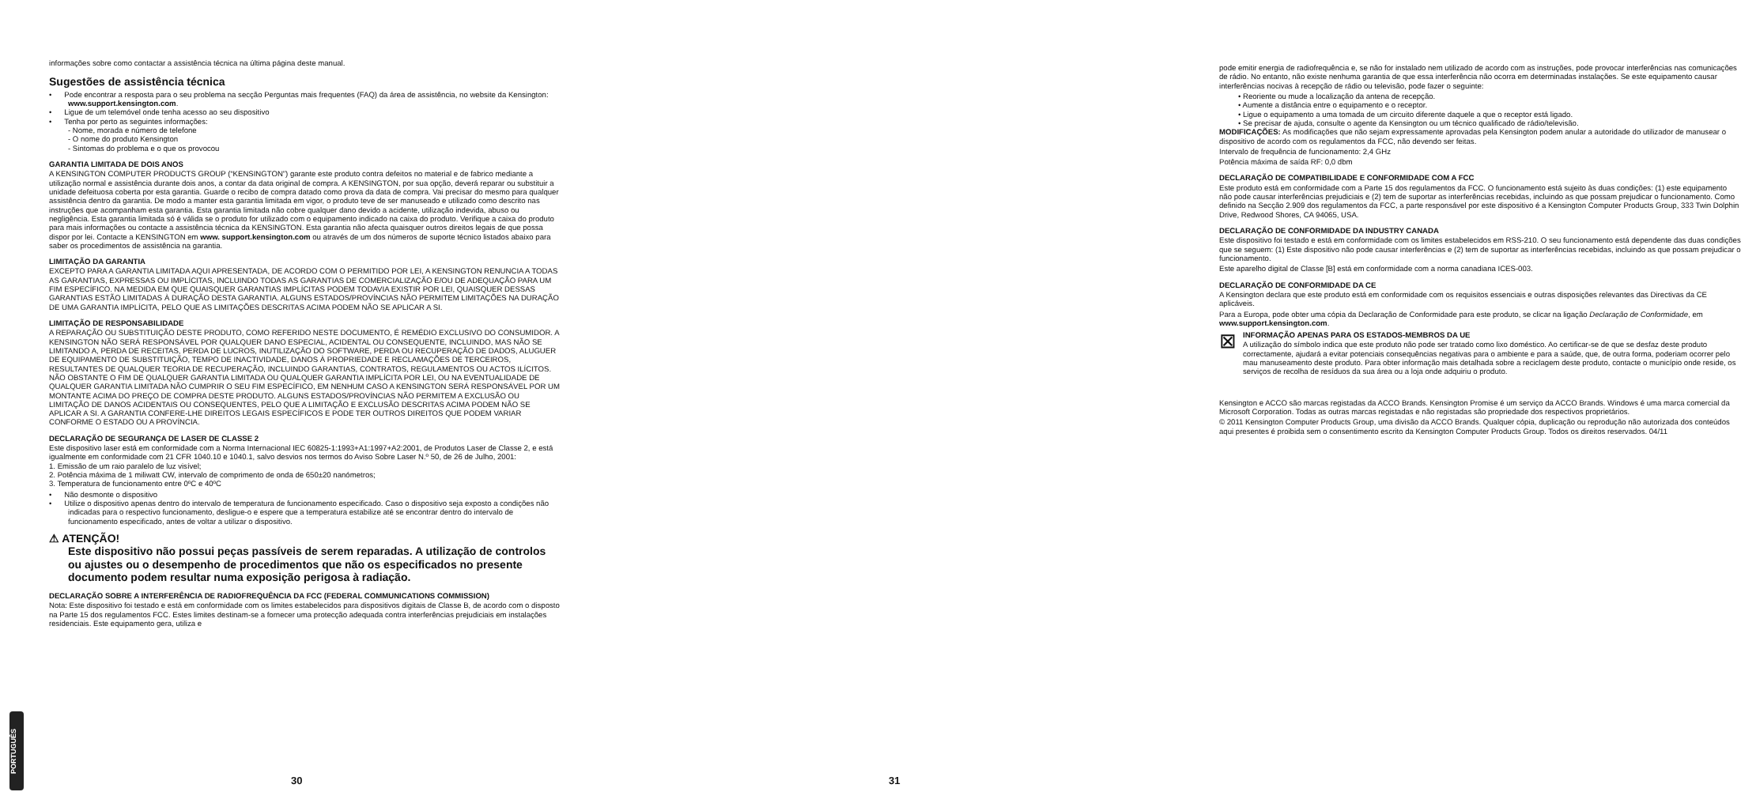PORTUGUÊS
informações sobre como contactar a assistência técnica na última página deste manual.
Sugestões de assistência técnica
• Pode encontrar a resposta para o seu problema na secção Perguntas mais frequentes (FAQ) da área de assistência, no website da Kensington: www.support.kensington.com.
• Ligue de um telemóvel onde tenha acesso ao seu dispositivo
• Tenha por perto as seguintes informações:
- Nome, morada e número de telefone
- O nome do produto Kensington
- Sintomas do problema e o que os provocou
GARANTIA LIMITADA DE DOIS ANOS
A KENSINGTON COMPUTER PRODUCTS GROUP (“KENSINGTON”) garante este produto contra defeitos no material e de fabrico mediante a utilização normal e assistência durante dois anos, a contar da data original de compra. A KENSINGTON, por sua opção, deverá reparar ou substituir a unidade defeituosa coberta por esta garantia. Guarde o recibo de compra datado como prova da data de compra. Vai precisar do mesmo para qualquer assistência dentro da garantia. De modo a manter esta garantia limitada em vigor, o produto teve de ser manuseado e utilizado como descrito nas instruções que acompanham esta garantia. Esta garantia limitada não cobre qualquer dano devido a acidente, utilização indevida, abuso ou negligência. Esta garantia limitada só é válida se o produto for utilizado com o equipamento indicado na caixa do produto. Verifique a caixa do produto para mais informações ou contacte a assistência técnica da KENSINGTON. Esta garantia não afecta quaisquer outros direitos legais de que possa dispor por lei. Contacte a KENSINGTON em www. support.kensington.com ou através de um dos números de suporte técnico listados abaixo para saber os procedimentos de assistência na garantia.
LIMITAÇÃO DA GARANTIA
EXCEPTO PARA A GARANTIA LIMITADA AQUI APRESENTADA, DE ACORDO COM O PERMITIDO POR LEI, A KENSINGTON RENUNCIA A TODAS AS GARANTIAS, EXPRESSAS OU IMPLÍCITAS, INCLUINDO TODAS AS GARANTIAS DE COMERCIALIZAÇÃO E/OU DE ADEQUAÇÃO PARA UM FIM ESPECÍFICO. NA MEDIDA EM QUE QUAISQUER GARANTIAS IMPLÍCITAS PODEM TODAVIA EXISTIR POR LEI, QUAISQUER DESSAS GARANTIAS ESTÃO LIMITADAS À DURAÇÃO DESTA GARANTIA. ALGUNS ESTADOS/PROVÍNCIAS NÃO PERMITEM LIMITAÇÕES NA DURAÇÃO DE UMA GARANTIA IMPLÍCITA, PELO QUE AS LIMITAÇÕES DESCRITAS ACIMA PODEM NÃO SE APLICAR A SI.
LIMITAÇÃO DE RESPONSABILIDADE
A REPARAÇÃO OU SUBSTITUIÇÃO DESTE PRODUTO, COMO REFERIDO NESTE DOCUMENTO, É REMÉDIO EXCLUSIVO DO CONSUMIDOR. A KENSINGTON NÃO SERÁ RESPONSÁVEL POR QUALQUER DANO ESPECIAL, ACIDENTAL OU CONSEQUENTE, INCLUINDO, MAS NÃO SE LIMITANDO A, PERDA DE RECEITAS, PERDA DE LUCROS, INUTILIZAÇÃO DO SOFTWARE, PERDA OU RECUPERAÇÃO DE DADOS, ALUGUER DE EQUIPAMENTO DE SUBSTITUIÇÃO, TEMPO DE INACTIVIDADE, DANOS À PROPRIEDADE E RECLAMAÇÕES DE TERCEIROS, RESULTANTES DE QUALQUER TEORIA DE RECUPERAÇÃO, INCLUINDO GARANTIAS, CONTRATOS, REGULAMENTOS OU ACTOS ILÍCITOS. NÃO OBSTANTE O FIM DE QUALQUER GARANTIA LIMITADA OU QUALQUER GARANTIA IMPLÍCITA POR LEI, OU NA EVENTUALIDADE DE QUALQUER GARANTIA LIMITADA NÃO CUMPRIR O SEU FIM ESPECÍFICO, EM NENHUM CASO A KENSINGTON SERÁ RESPONSÁVEL POR UM MONTANTE ACIMA DO PREÇO DE COMPRA DESTE PRODUTO. ALGUNS ESTADOS/PROVÍNCIAS NÃO PERMITEM A EXCLUSÃO OU LIMITAÇÃO DE DANOS ACIDENTAIS OU CONSEQUENTES, PELO QUE A LIMITAÇÃO E EXCLUSÃO DESCRITAS ACIMA PODEM NÃO SE APLICAR A SI. A GARANTIA CONFERE-LHE DIREITOS LEGAIS ESPECÍFICOS E PODE TER OUTROS DIREITOS QUE PODEM VARIAR CONFORME O ESTADO OU A PROVÍNCIA.
DECLARAÇÃO DE SEGURANÇA DE LASER DE CLASSE 2
Este dispositivo laser está em conformidade com a Norma Internacional IEC 60825-1:1993+A1:1997+A2:2001, de Produtos Laser de Classe 2, e está igualmente em conformidade com 21 CFR 1040.10 e 1040.1, salvo desvios nos termos do Aviso Sobre Laser N.º 50, de 26 de Julho, 2001:
1. Emissão de um raio paralelo de luz visível;
2. Potência máxima de 1 miliwatt CW, intervalo de comprimento de onda de 650±20 nanómetros;
3. Temperatura de funcionamento entre 0ºC e 40ºC
• Não desmonte o dispositivo
• Utilize o dispositivo apenas dentro do intervalo de temperatura de funcionamento especificado. Caso o dispositivo seja exposto a condições não indicadas para o respectivo funcionamento, desligue-o e espere que a temperatura estabilize até se encontrar dentro do intervalo de funcionamento especificado, antes de voltar a utilizar o dispositivo.
⚠ ATENÇÃO!
Este dispositivo não possui peças passíveis de serem reparadas. A utilização de controlos ou ajustes ou o desempenho de procedimentos que não os especificados no presente documento podem resultar numa exposição perigosa à radiação.
DECLARAÇÃO SOBRE A INTERFERÊNCIA DE RADIOFREQUÊNCIA DA FCC (FEDERAL COMMUNICATIONS COMMISSION)
Nota: Este dispositivo foi testado e está em conformidade com os limites estabelecidos para dispositivos digitais de Classe B, de acordo com o disposto na Parte 15 dos regulamentos FCC. Estes limites destinam-se a fornecer uma protecção adequada contra interferências prejudiciais em instalações residenciais. Este equipamento gera, utiliza e
30
pode emitir energia de radiofrequência e, se não for instalado nem utilizado de acordo com as instruções, pode provocar interferências nas comunicações de rádio. No entanto, não existe nenhuma garantia de que essa interferência não ocorra em determinadas instalações. Se este equipamento causar interferências nocivas à recepção de rádio ou televisão, pode fazer o seguinte:
• Reoriente ou mude a localização da antena de recepção.
• Aumente a distância entre o equipamento e o receptor.
• Ligue o equipamento a uma tomada de um circuito diferente daquele a que o receptor está ligado.
• Se precisar de ajuda, consulte o agente da Kensington ou um técnico qualificado de rádio/televisão.
MODIFICAÇÕES: As modificações que não sejam expressamente aprovadas pela Kensington podem anular a autoridade do utilizador de manusear o dispositivo de acordo com os regulamentos da FCC, não devendo ser feitas.
Intervalo de frequência de funcionamento: 2,4 GHz
Potência máxima de saída RF: 0,0 dbm
DECLARAÇÃO DE COMPATIBILIDADE E CONFORMIDADE COM A FCC
Este produto está em conformidade com a Parte 15 dos regulamentos da FCC. O funcionamento está sujeito às duas condições: (1) este equipamento não pode causar interferências prejudiciais e (2) tem de suportar as interferências recebidas, incluindo as que possam prejudicar o funcionamento. Como definido na Secção 2.909 dos regulamentos da FCC, a parte responsável por este dispositivo é a Kensington Computer Products Group, 333 Twin Dolphin Drive, Redwood Shores, CA 94065, USA.
DECLARAÇÃO DE CONFORMIDADE DA INDUSTRY CANADA
Este dispositivo foi testado e está em conformidade com os limites estabelecidos em RSS-210. O seu funcionamento está dependente das duas condições que se seguem: (1) Este dispositivo não pode causar interferências e (2) tem de suportar as interferências recebidas, incluindo as que possam prejudicar o funcionamento.
Este aparelho digital de Classe [B] está em conformidade com a norma canadiana ICES-003.
DECLARAÇÃO DE CONFORMIDADE DA CE
A Kensington declara que este produto está em conformidade com os requisitos essenciais e outras disposições relevantes das Directivas da CE aplicáveis.
Para a Europa, pode obter uma cópia da Declaração de Conformidade para este produto, se clicar na ligação Declaração de Conformidade, em www.support.kensington.com.
⊠
INFORMAÇÃO APENAS PARA OS ESTADOS-MEMBROS DA UE
A utilização do símbolo indica que este produto não pode ser tratado como lixo doméstico. Ao certificar-se de que se desfaz deste produto correctamente, ajudará a evitar potenciais consequências negativas para o ambiente e para a saúde, que, de outra forma, poderiam ocorrer pelo mau manuseamento deste produto. Para obter informação mais detalhada sobre a reciclagem deste produto, contacte o município onde reside, os serviços de recolha de resíduos da sua área ou a loja onde adquiriu o produto.
Kensington e ACCO são marcas registadas da ACCO Brands. Kensington Promise é um serviço da ACCO Brands. Windows é uma marca comercial da Microsoft Corporation. Todas as outras marcas registadas e não registadas são propriedade dos respectivos proprietários.
© 2011 Kensington Computer Products Group, uma divisão da ACCO Brands. Qualquer cópia, duplicação ou reprodução não autorizada dos conteúdos aqui presentes é proibida sem o consentimento escrito da Kensington Computer Products Group. Todos os direitos reservados. 04/11
31